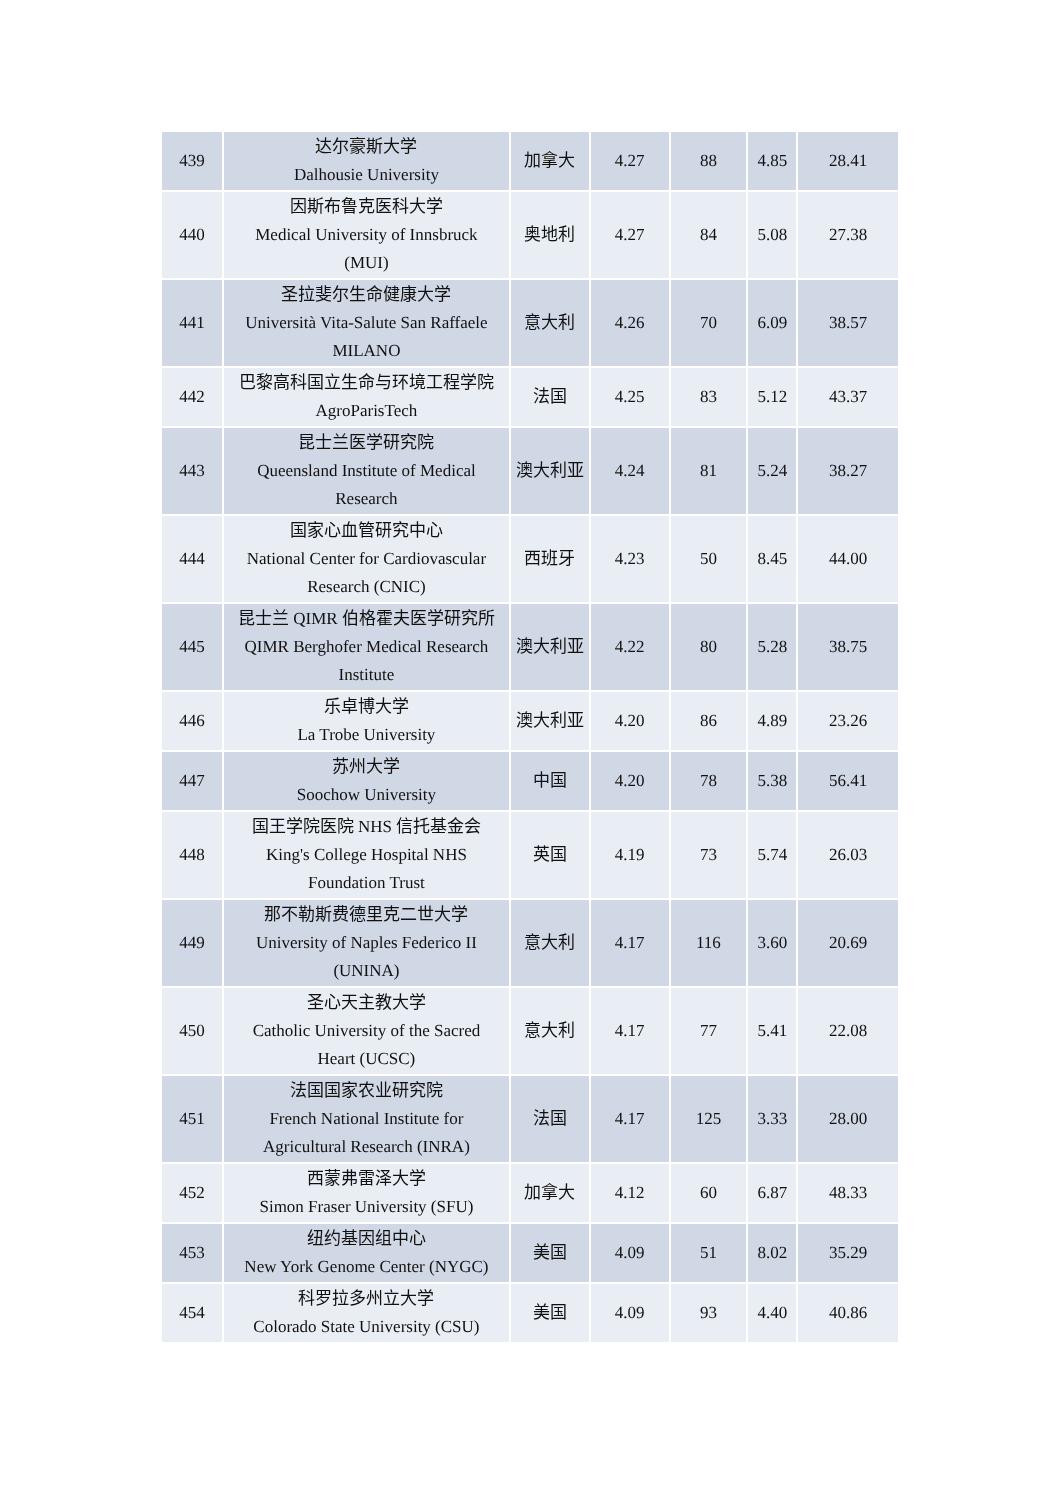| 439 | 达尔豪斯大学 Dalhousie University | 加拿大 | 4.27 | 88 | 4.85 | 28.41 |
| 440 | 因斯布鲁克医科大学 Medical University of Innsbruck (MUI) | 奥地利 | 4.27 | 84 | 5.08 | 27.38 |
| 441 | 圣拉斐尔生命健康大学 Università Vita-Salute San Raffaele MILANO | 意大利 | 4.26 | 70 | 6.09 | 38.57 |
| 442 | 巴黎高科国立生命与环境工程学院 AgroParisTech | 法国 | 4.25 | 83 | 5.12 | 43.37 |
| 443 | 昆士兰医学研究院 Queensland Institute of Medical Research | 澳大利亚 | 4.24 | 81 | 5.24 | 38.27 |
| 444 | 国家心血管研究中心 National Center for Cardiovascular Research (CNIC) | 西班牙 | 4.23 | 50 | 8.45 | 44.00 |
| 445 | 昆士兰 QIMR 伯格霍夫医学研究所 QIMR Berghofer Medical Research Institute | 澳大利亚 | 4.22 | 80 | 5.28 | 38.75 |
| 446 | 乐卓博大学 La Trobe University | 澳大利亚 | 4.20 | 86 | 4.89 | 23.26 |
| 447 | 苏州大学 Soochow University | 中国 | 4.20 | 78 | 5.38 | 56.41 |
| 448 | 国王学院医院 NHS 信托基金会 King's College Hospital NHS Foundation Trust | 英国 | 4.19 | 73 | 5.74 | 26.03 |
| 449 | 那不勒斯费德里克二世大学 University of Naples Federico II (UNINA) | 意大利 | 4.17 | 116 | 3.60 | 20.69 |
| 450 | 圣心天主教大学 Catholic University of the Sacred Heart (UCSC) | 意大利 | 4.17 | 77 | 5.41 | 22.08 |
| 451 | 法国国家农业研究院 French National Institute for Agricultural Research (INRA) | 法国 | 4.17 | 125 | 3.33 | 28.00 |
| 452 | 西蒙弗雷泽大学 Simon Fraser University (SFU) | 加拿大 | 4.12 | 60 | 6.87 | 48.33 |
| 453 | 纽约基因组中心 New York Genome Center (NYGC) | 美国 | 4.09 | 51 | 8.02 | 35.29 |
| 454 | 科罗拉多州立大学 Colorado State University (CSU) | 美国 | 4.09 | 93 | 4.40 | 40.86 |